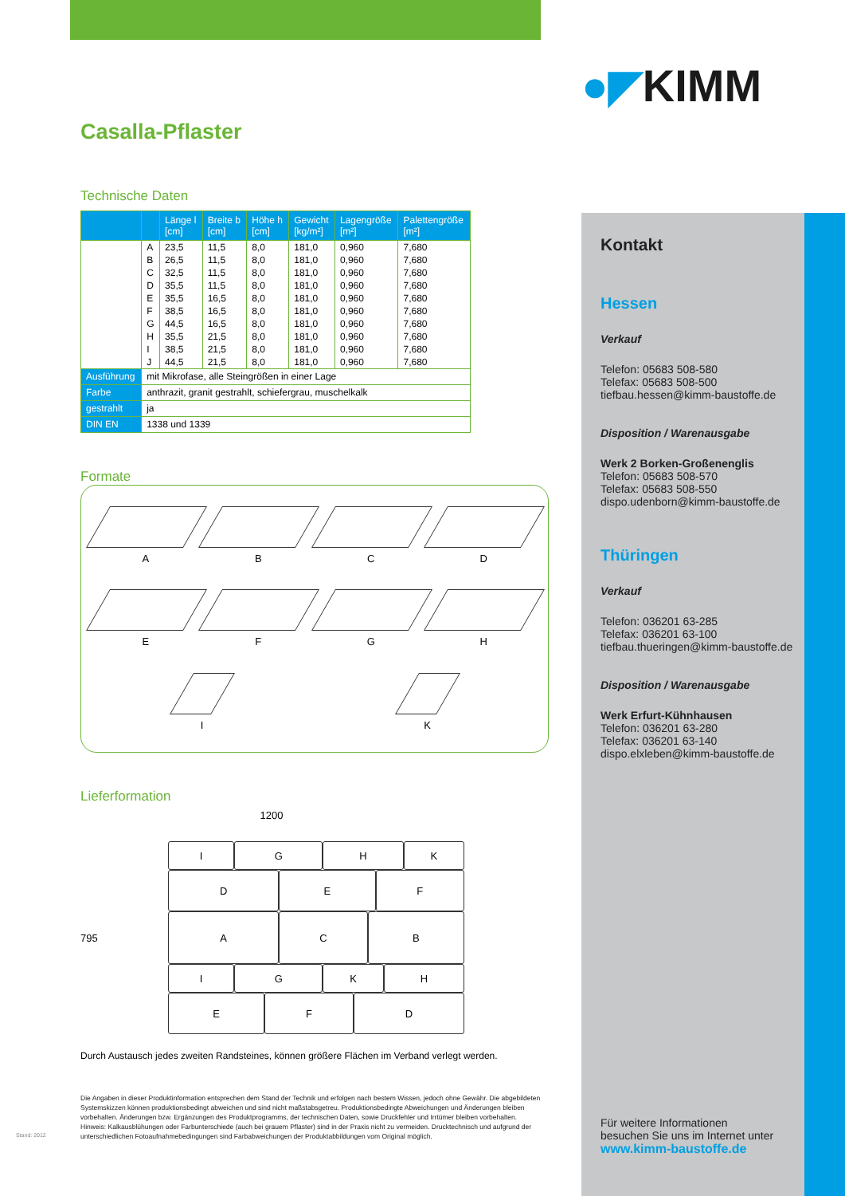●◤KIMM
Casalla-Pflaster
Technische Daten
| | | Länge l [cm] | Breite b [cm] | Höhe h [cm] | Gewicht [kg/m²] | Lagengröße [m²] | Palettengröße [m²] |
| --- | --- | --- | --- | --- | --- | --- | --- |
| | A B C D E F G H I J | 23,5 26,5 32,5 35,5 35,5 38,5 44,5 35,5 38,5 44,5 | 11,5 11,5 11,5 11,5 16,5 16,5 16,5 21,5 21,5 21,5 | 8,0 8,0 8,0 8,0 8,0 8,0 8,0 8,0 8,0 8,0 | 181,0 181,0 181,0 181,0 181,0 181,0 181,0 181,0 181,0 181,0 | 0,960 0,960 0,960 0,960 0,960 0,960 0,960 0,960 0,960 0,960 | 7,680 7,680 7,680 7,680 7,680 7,680 7,680 7,680 7,680 7,680 |
| Ausführung | mit Mikrofase, alle Steingrößen in einer Lage | | | | | | |
| Farbe | anthrazit, granit gestrahlt, schiefergrau, muschelkalk | | | | | | |
| gestrahlt | ja | | | | | | |
| DIN EN | 1338 und 1339 | | | | | | |
Formate
A
B
C
D
E
F
G
H
I
K
Lieferformation
1200
795
I G H K
D E F
A C B
I G K H
E F D
Durch Austausch jedes zweiten Randsteines, können größere Flächen im Verband verlegt werden.
Die Angaben in dieser Produktinformation entsprechen dem Stand der Technik und erfolgen nach bestem Wissen, jedoch ohne Gewähr. Die abgebildeten Systemskizzen können produktionsbedingt abweichen und sind nicht maßstabsgetreu. Produktionsbedingte Abweichungen und Änderungen bleiben vorbehalten. Änderungen bzw. Ergänzungen des Produktprogramms, der technischen Daten, sowie Druckfehler und Irrtümer bleiben vorbehalten. Hinweis: Kalkausblühungen oder Farbunterschiede (auch bei grauem Pflaster) sind in der Praxis nicht zu vermeiden. Drucktechnisch und aufgrund der unterschiedlichen Fotoaufnahmebedingungen sind Farbabweichungen der Produktabbildungen vom Original möglich.
Stand: 2012
Kontakt
Hessen
Verkauf
Telefon: 05683 508-580
Telefax: 05683 508-500
tiefbau.hessen@kimm-baustoffe.de
Disposition / Warenausgabe
Werk 2 Borken-Großenenglis
Telefon: 05683 508-570
Telefax: 05683 508-550
dispo.udenborn@kimm-baustoffe.de
Thüringen
Verkauf
Telefon: 036201 63-285
Telefax: 036201 63-100
tiefbau.thueringen@kimm-baustoffe.de
Disposition / Warenausgabe
Werk Erfurt-Kühnhausen
Telefon: 036201 63-280
Telefax: 036201 63-140
dispo.elxleben@kimm-baustoffe.de
Für weitere Informationen
besuchen Sie uns im Internet unter
www.kimm-baustoffe.de